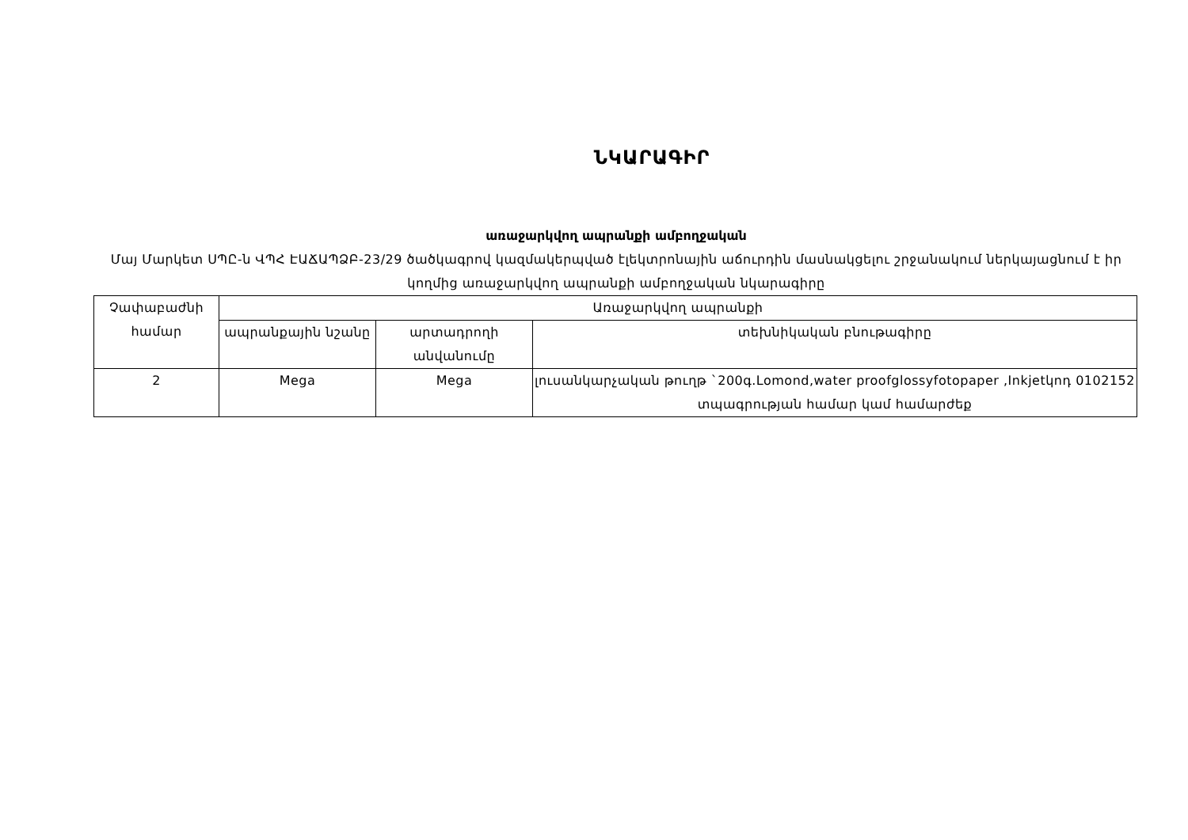ՆԿԱՐԱԳԻՐ
առաջարկվող ապրանքի ամբողջական
Մայ Մարկետ ՍՊԸ-ն ՎՊՀ ԷԱՃԱՊՁԲ-23/29 ծածկագրով կազմակերպված էլեկտրոնային աճուրդին մասնակցելու շրջանակում ներկայացնում է իր կողմից առաջարկվող ապրանքի ամբողջական նկարագիրը
| Չափաբաժնի համար | Առաջարկվող ապրանքի | | |
| | ապրանքային նշանը | արտադրողի անվանումը | տեխնիկական բնութագիրը |
| 2 | Mega | Mega | լուսանկարչական թուղթ `200գ.Lomond,water proofglossyfotopaper ,Inkjetկոդ 0102152 տպագրության համար կամ համարժեք |